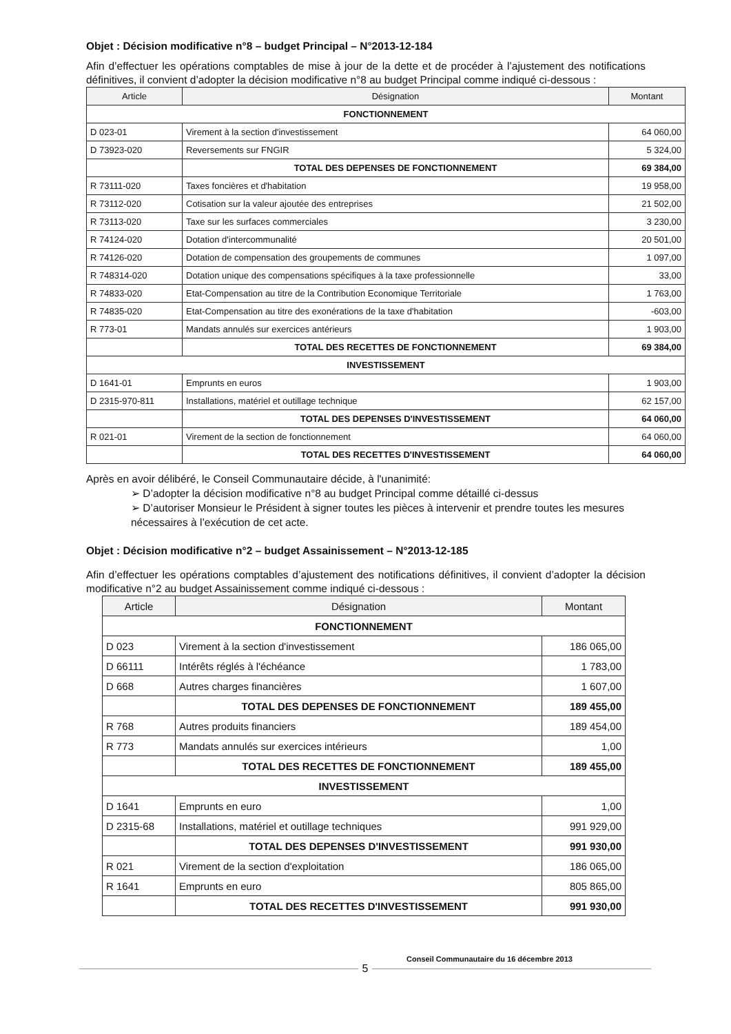Objet : Décision modificative n°8 – budget Principal – N°2013-12-184
Afin d’effectuer les opérations comptables de mise à jour de la dette et de procéder à l’ajustement des notifications définitives, il convient d’adopter la décision modificative n°8 au budget Principal comme indiqué ci-dessous :
| Article | Désignation | Montant |
| --- | --- | --- |
| FONCTIONNEMENT | | |
| D 023-01 | Virement à la section d'investissement | 64 060,00 |
| D 73923-020 | Reversements sur FNGIR | 5 324,00 |
| | TOTAL DES DEPENSES DE FONCTIONNEMENT | 69 384,00 |
| R 73111-020 | Taxes foncières et d'habitation | 19 958,00 |
| R 73112-020 | Cotisation sur la valeur ajoutée des entreprises | 21 502,00 |
| R 73113-020 | Taxe sur les surfaces commerciales | 3 230,00 |
| R 74124-020 | Dotation d'intercommunalité | 20 501,00 |
| R 74126-020 | Dotation de compensation des groupements de communes | 1 097,00 |
| R 748314-020 | Dotation unique des compensations spécifiques à la taxe professionnelle | 33,00 |
| R 74833-020 | Etat-Compensation au titre de la Contribution Economique Territoriale | 1 763,00 |
| R 74835-020 | Etat-Compensation au titre des exonérations de la taxe d'habitation | -603,00 |
| R 773-01 | Mandats annulés sur exercices antérieurs | 1 903,00 |
| | TOTAL DES RECETTES DE FONCTIONNEMENT | 69 384,00 |
| INVESTISSEMENT | | |
| D 1641-01 | Emprunts en euros | 1 903,00 |
| D 2315-970-811 | Installations, matériel et outillage technique | 62 157,00 |
| | TOTAL DES DEPENSES D'INVESTISSEMENT | 64 060,00 |
| R 021-01 | Virement de la section de fonctionnement | 64 060,00 |
| | TOTAL DES RECETTES D'INVESTISSEMENT | 64 060,00 |
Après en avoir délibéré, le Conseil Communautaire décide, à l'unanimité:
➢ D’adopter la décision modificative n°8 au budget Principal comme détaillé ci-dessus
➢ D’autoriser Monsieur le Président à signer toutes les pièces à intervenir et prendre toutes les mesures nécessaires à l’exécution de cet acte.
Objet : Décision modificative n°2 – budget Assainissement – N°2013-12-185
Afin d’effectuer les opérations comptables d’ajustement des notifications définitives, il convient d’adopter la décision modificative n°2 au budget Assainissement comme indiqué ci-dessous :
| Article | Désignation | Montant |
| --- | --- | --- |
| FONCTIONNEMENT | | |
| D 023 | Virement à la section d'investissement | 186 065,00 |
| D 66111 | Intérêts réglés à l'échéance | 1 783,00 |
| D 668 | Autres charges financières | 1 607,00 |
| | TOTAL DES DEPENSES DE FONCTIONNEMENT | 189 455,00 |
| R 768 | Autres produits financiers | 189 454,00 |
| R 773 | Mandats annulés sur exercices intérieurs | 1,00 |
| | TOTAL DES RECETTES DE FONCTIONNEMENT | 189 455,00 |
| INVESTISSEMENT | | |
| D 1641 | Emprunts en euro | 1,00 |
| D 2315-68 | Installations, matériel et outillage techniques | 991 929,00 |
| | TOTAL DES DEPENSES D'INVESTISSEMENT | 991 930,00 |
| R 021 | Virement de la section d'exploitation | 186 065,00 |
| R 1641 | Emprunts en euro | 805 865,00 |
| | TOTAL DES RECETTES D'INVESTISSEMENT | 991 930,00 |
Conseil Communautaire du 16 décembre 2013
5